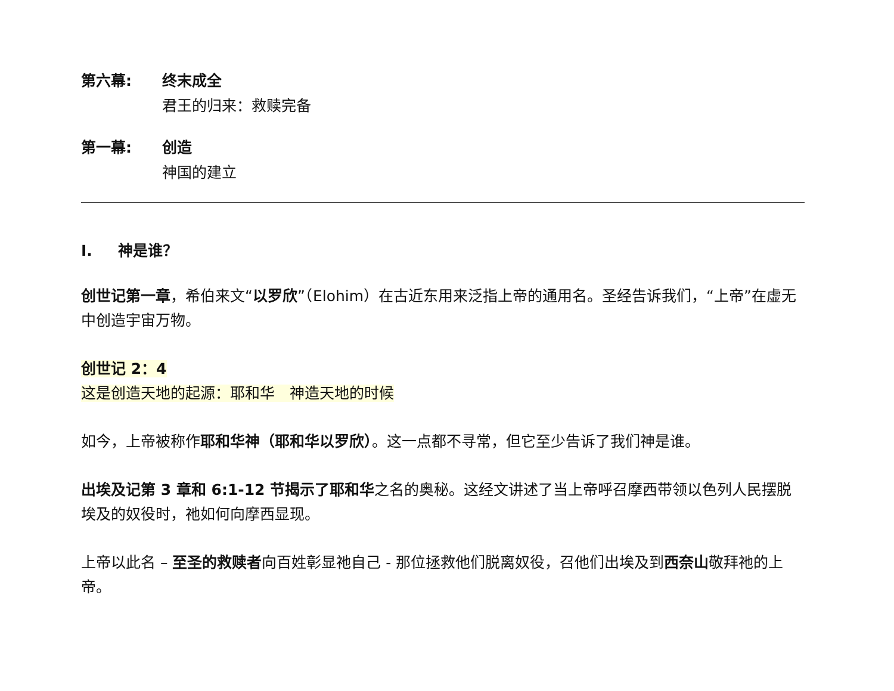第六幕: 终末成全
君王的归来：救赎完备
第一幕: 创造
神国的建立
I. 神是谁？
创世记第一章，希伯来文“以罗欣”（Elohim）在古近东用来泛指上帝的通用名。圣经告诉我们，“上帝”在虚无中创造宇宙万物。
创世记 2：4
这是创造天地的起源：耶和华　神造天地的时候
如今，上帝被称作耶和华神（耶和华以罗欣）。这一点都不寻常，但它至少告诉了我们神是谁。
出埃及记第 3 章和 6:1-12 节揭示了耶和华之名的奥秘。这经文讲述了当上帝呼召摩西带领以色列人民摆脱埃及的奴役时，祂如何向摩西显现。
上帝以此名 – 至圣的救赎者向百姓彰显祂自己 - 那位拯救他们脱离奴役，召他们出埃及到西奈山敬拜祂的上帝。